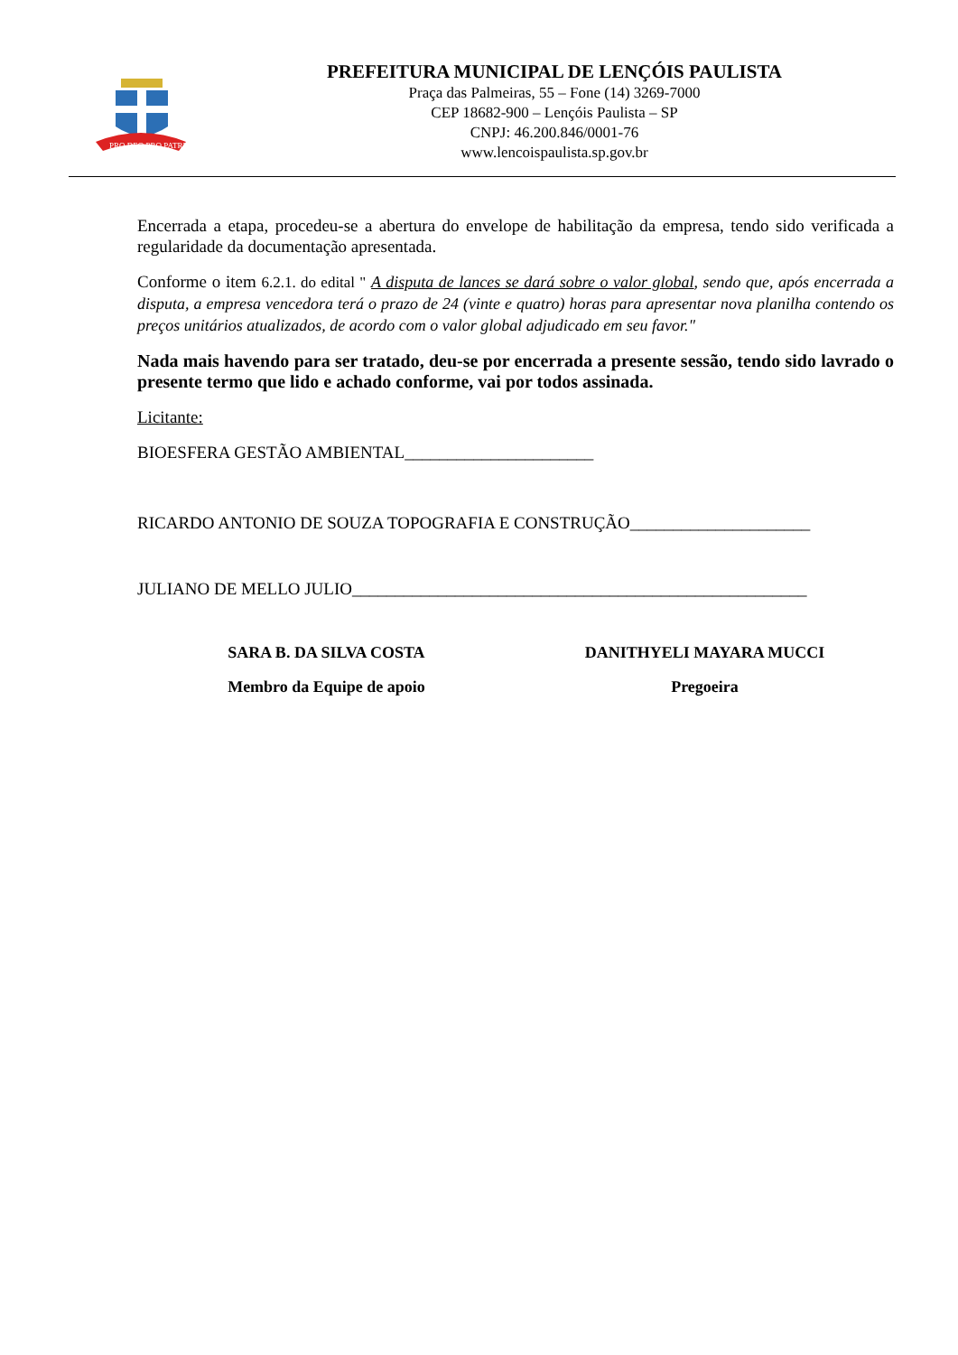PRO DEO PRO PATRIA
PREFEITURA MUNICIPAL DE LENÇÓIS PAULISTA
Praça das Palmeiras, 55 – Fone (14) 3269-7000
CEP 18682-900 – Lençóis Paulista – SP
CNPJ: 46.200.846/0001-76
www.lencoispaulista.sp.gov.br
Encerrada a etapa, procedeu-se a abertura do envelope de habilitação da empresa, tendo sido verificada a regularidade da documentação apresentada.
Conforme o item 6.2.1. do edital " A disputa de lances se dará sobre o valor global, sendo que, após encerrada a disputa, a empresa vencedora terá o prazo de 24 (vinte e quatro) horas para apresentar nova planilha contendo os preços unitários atualizados, de acordo com o valor global adjudicado em seu favor."
Nada mais havendo para ser tratado, deu-se por encerrada a presente sessão, tendo sido lavrado o presente termo que lido e achado conforme, vai por todos assinada.
Licitante:
BIOESFERA GESTÃO AMBIENTAL______________________
RICARDO ANTONIO DE SOUZA TOPOGRAFIA E CONSTRUÇÃO_____________________
JULIANO DE MELLO JULIO_____________________________________________________
SARA B. DA SILVA COSTA
Membro da Equipe de apoio
DANITHYELI MAYARA MUCCI
Pregoeira